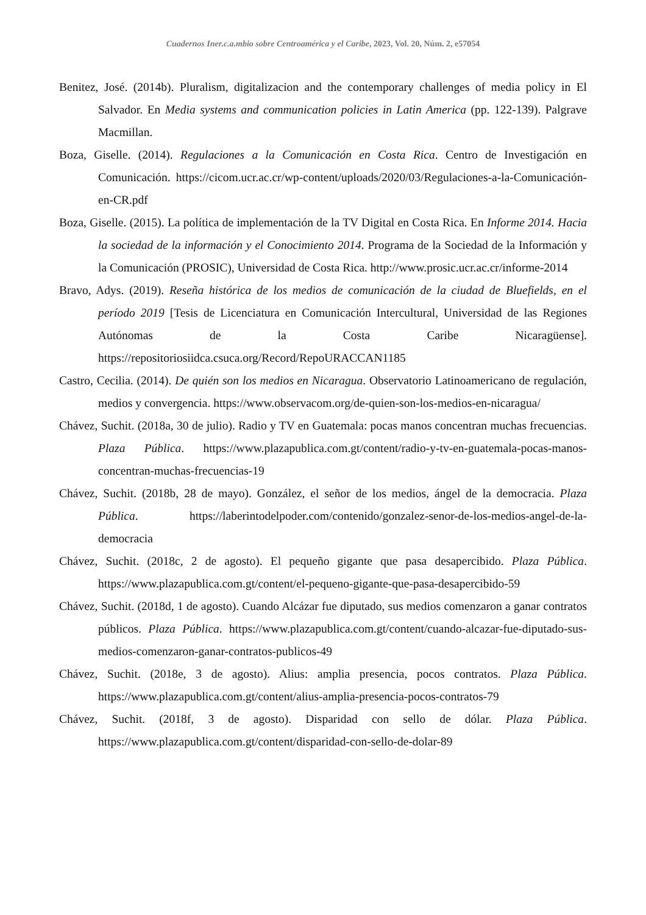Cuadernos Iner.c.a.mbio sobre Centroamérica y el Caribe, 2023, Vol. 20, Núm. 2, e57054
Benitez, José. (2014b). Pluralism, digitalizacion and the contemporary challenges of media policy in El Salvador. En Media systems and communication policies in Latin America (pp. 122-139). Palgrave Macmillan.
Boza, Giselle. (2014). Regulaciones a la Comunicación en Costa Rica. Centro de Investigación en Comunicación. https://cicom.ucr.ac.cr/wp-content/uploads/2020/03/Regulaciones-a-la-Comunicación-en-CR.pdf
Boza, Giselle. (2015). La política de implementación de la TV Digital en Costa Rica. En Informe 2014. Hacia la sociedad de la información y el Conocimiento 2014. Programa de la Sociedad de la Información y la Comunicación (PROSIC), Universidad de Costa Rica. http://www.prosic.ucr.ac.cr/informe-2014
Bravo, Adys. (2019). Reseña histórica de los medios de comunicación de la ciudad de Bluefields, en el período 2019 [Tesis de Licenciatura en Comunicación Intercultural, Universidad de las Regiones Autónomas de la Costa Caribe Nicaragüense]. https://repositoriosiidca.csuca.org/Record/RepoURACCAN1185
Castro, Cecilia. (2014). De quién son los medios en Nicaragua. Observatorio Latinoamericano de regulación, medios y convergencia. https://www.observacom.org/de-quien-son-los-medios-en-nicaragua/
Chávez, Suchit. (2018a, 30 de julio). Radio y TV en Guatemala: pocas manos concentran muchas frecuencias. Plaza Pública. https://www.plazapublica.com.gt/content/radio-y-tv-en-guatemala-pocas-manos-concentran-muchas-frecuencias-19
Chávez, Suchit. (2018b, 28 de mayo). González, el señor de los medios, ángel de la democracia. Plaza Pública. https://laberintodelpoder.com/contenido/gonzalez-senor-de-los-medios-angel-de-la-democracia
Chávez, Suchit. (2018c, 2 de agosto). El pequeño gigante que pasa desapercibido. Plaza Pública. https://www.plazapublica.com.gt/content/el-pequeno-gigante-que-pasa-desapercibido-59
Chávez, Suchit. (2018d, 1 de agosto). Cuando Alcázar fue diputado, sus medios comenzaron a ganar contratos públicos. Plaza Pública. https://www.plazapublica.com.gt/content/cuando-alcazar-fue-diputado-sus-medios-comenzaron-ganar-contratos-publicos-49
Chávez, Suchit. (2018e, 3 de agosto). Alius: amplia presencia, pocos contratos. Plaza Pública. https://www.plazapublica.com.gt/content/alius-amplia-presencia-pocos-contratos-79
Chávez, Suchit. (2018f, 3 de agosto). Disparidad con sello de dólar. Plaza Pública. https://www.plazapublica.com.gt/content/disparidad-con-sello-de-dolar-89